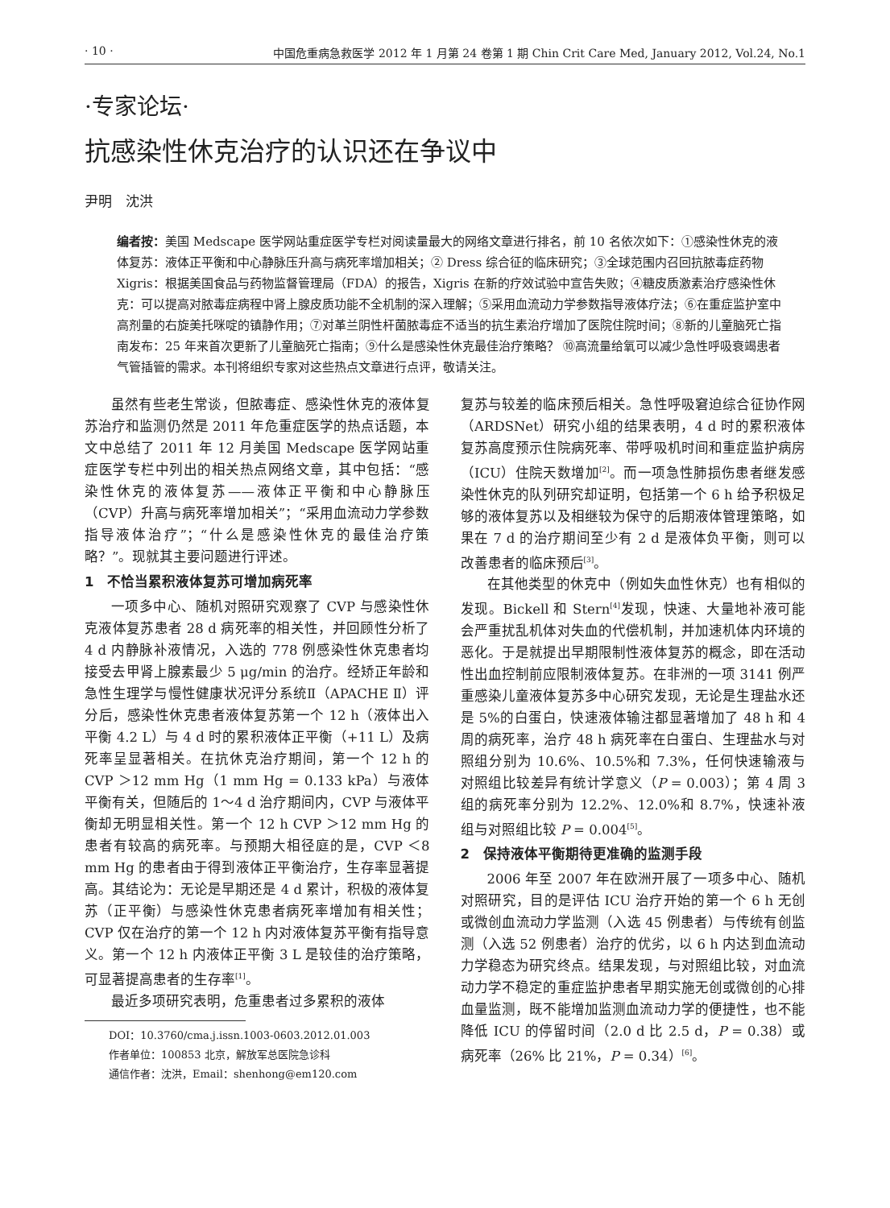· 10 · 中国危重病急救医学 2012 年 1 月第 24 卷第 1 期 Chin Crit Care Med, January 2012, Vol.24, No.1
·专家论坛·
抗感染性休克治疗的认识还在争议中
尹明　沈洪
编者按：美国 Medscape 医学网站重症医学专栏对阅读量最大的网络文章进行排名，前 10 名依次如下：①感染性休克的液体复苏：液体正平衡和中心静脉压升高与病死率增加相关；② Dress 综合征的临床研究；③全球范围内召回抗脓毒症药物 Xigris：根据美国食品与药物监督管理局（FDA）的报告，Xigris 在新的疗效试验中宣告失败；④糖皮质激素治疗感染性休克：可以提高对脓毒症病程中肾上腺皮质功能不全机制的深入理解；⑤采用血流动力学参数指导液体疗法；⑥在重症监护室中高剂量的右旋美托咪啶的镇静作用；⑦对革兰阴性杆菌脓毒症不适当的抗生素治疗增加了医院住院时间；⑧新的儿童脑死亡指南发布：25 年来首次更新了儿童脑死亡指南；⑨什么是感染性休克最佳治疗策略？ ⑩高流量给氧可以减少急性呼吸衰竭患者气管插管的需求。本刊将组织专家对这些热点文章进行点评，敬请关注。
虽然有些老生常谈，但脓毒症、感染性休克的液体复苏治疗和监测仍然是 2011 年危重症医学的热点话题，本文中总结了 2011 年 12 月美国 Medscape 医学网站重症医学专栏中列出的相关热点网络文章，其中包括：“感染性休克的液体复苏——液体正平衡和中心静脉压（CVP）升高与病死率增加相关”；“采用血流动力学参数指导液体治疗”；“什么是感染性休克的最佳治疗策略？”。现就其主要问题进行评述。
1　不恰当累积液体复苏可增加病死率
一项多中心、随机对照研究观察了 CVP 与感染性休克液体复苏患者 28 d 病死率的相关性，并回顾性分析了 4 d 内静脉补液情况，入选的 778 例感染性休克患者均接受去甲肾上腺素最少 5 μg/min 的治疗。经矫正年龄和急性生理学与慢性健康状况评分系统Ⅱ（APACHE Ⅱ）评分后，感染性休克患者液体复苏第一个 12 h（液体出入平衡 4.2 L）与 4 d 时的累积液体正平衡（+11 L）及病死率呈显著相关。在抗休克治疗期间，第一个 12 h 的 CVP ＞12 mm Hg（1 mm Hg = 0.133 kPa）与液体平衡有关，但随后的 1～4 d 治疗期间内，CVP 与液体平衡却无明显相关性。第一个 12 h CVP ＞12 mm Hg 的患者有较高的病死率。与预期大相径庭的是，CVP ＜8 mm Hg 的患者由于得到液体正平衡治疗，生存率显著提高。其结论为：无论是早期还是 4 d 累计，积极的液体复苏（正平衡）与感染性休克患者病死率增加有相关性；CVP 仅在治疗的第一个 12 h 内对液体复苏平衡有指导意义。第一个 12 h 内液体正平衡 3 L 是较佳的治疗策略，可显著提高患者的生存率<sup>[1]</sup>。
最近多项研究表明，危重患者过多累积的液体
DOI：10.3760/cma.j.issn.1003-0603.2012.01.003
作者单位：100853 北京，解放军总医院急诊科
通信作者：沈洪，Email：shenhong@em120.com
复苏与较差的临床预后相关。急性呼吸窘迫综合征协作网（ARDSNet）研究小组的结果表明，4 d 时的累积液体复苏高度预示住院病死率、带呼吸机时间和重症监护病房（ICU）住院天数增加<sup>[2]</sup>。而一项急性肺损伤患者继发感染性休克的队列研究却证明，包括第一个 6 h 给予积极足够的液体复苏以及相继较为保守的后期液体管理策略，如果在 7 d 的治疗期间至少有 2 d 是液体负平衡，则可以改善患者的临床预后<sup>[3]</sup>。
在其他类型的休克中（例如失血性休克）也有相似的发现。Bickell 和 Stern<sup>[4]</sup>发现，快速、大量地补液可能会严重扰乱机体对失血的代偿机制，并加速机体内环境的恶化。于是就提出早期限制性液体复苏的概念，即在活动性出血控制前应限制液体复苏。在非洲的一项 3141 例严重感染儿童液体复苏多中心研究发现，无论是生理盐水还是 5%的白蛋白，快速液体输注都显著增加了 48 h 和 4 周的病死率，治疗 48 h 病死率在白蛋白、生理盐水与对照组分别为 10.6%、10.5%和 7.3%，任何快速输液与对照组比较差异有统计学意义（P = 0.003）；第 4 周 3 组的病死率分别为 12.2%、12.0%和 8.7%，快速补液组与对照组比较 P = 0.004<sup>[5]</sup>。
2　保持液体平衡期待更准确的监测手段
2006 年至 2007 年在欧洲开展了一项多中心、随机对照研究，目的是评估 ICU 治疗开始的第一个 6 h 无创或微创血流动力学监测（入选 45 例患者）与传统有创监测（入选 52 例患者）治疗的优劣，以 6 h 内达到血流动力学稳态为研究终点。结果发现，与对照组比较，对血流动力学不稳定的重症监护患者早期实施无创或微创的心排血量监测，既不能增加监测血流动力学的便捷性，也不能降低 ICU 的停留时间（2.0 d 比 2.5 d，P = 0.38）或病死率（26% 比 21%，P = 0.34）<sup>[6]</sup>。